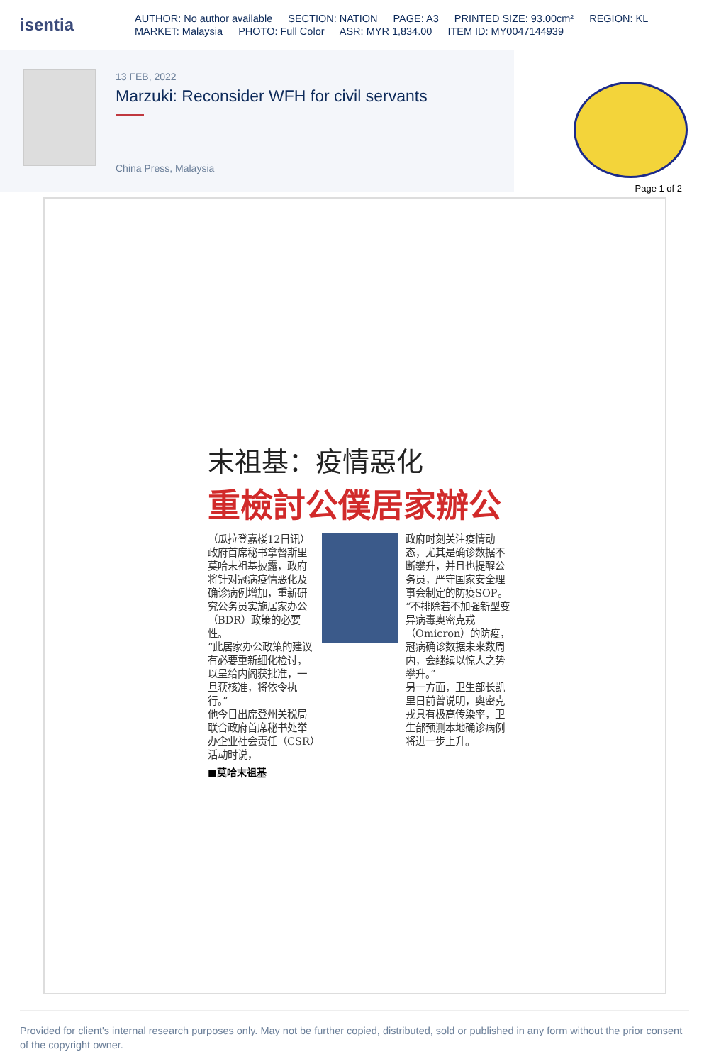isentia
AUTHOR: No author available SECTION: NATION PAGE: A3 PRINTED SIZE: 93.00cm² REGION: KL
MARKET: Malaysia PHOTO: Full Color ASR: MYR 1,834.00 ITEM ID: MY0047144939
13 FEB, 2022
Marzuki: Reconsider WFH for civil servants
China Press, Malaysia
Page 1 of 2
末祖基：疫情惡化
重檢討公僕居家辦公
（瓜拉登嘉楼12日讯）政府首席秘书拿督斯里莫哈末祖基披露，政府将针对冠病疫情恶化及确诊病例增加，重新研究公务员实施居家办公（BDR）政策的必要性。
“此居家办公政策的建议有必要重新细化检讨，以呈给内阁获批准，一旦获核准，将依令执行。”
他今日出席登州关税局联合政府首席秘书处举办企业社会责任（CSR）活动时说，
政府时刻关注疫情动态，尤其是确诊数据不断攀升，并且也提醒公务员，严守国家安全理事会制定的防疫SOP。
“不排除若不加强新型变异病毒奥密克戎（Omicron）的防疫，冠病确诊数据未来数周内，会继续以惊人之势攀升。”
另一方面，卫生部长凯里日前曾说明，奥密克戎具有极高传染率，卫生部预测本地确诊病例将进一步上升。
■莫哈末祖基
Provided for client's internal research purposes only. May not be further copied, distributed, sold or published in any form without the prior consent of the copyright owner.